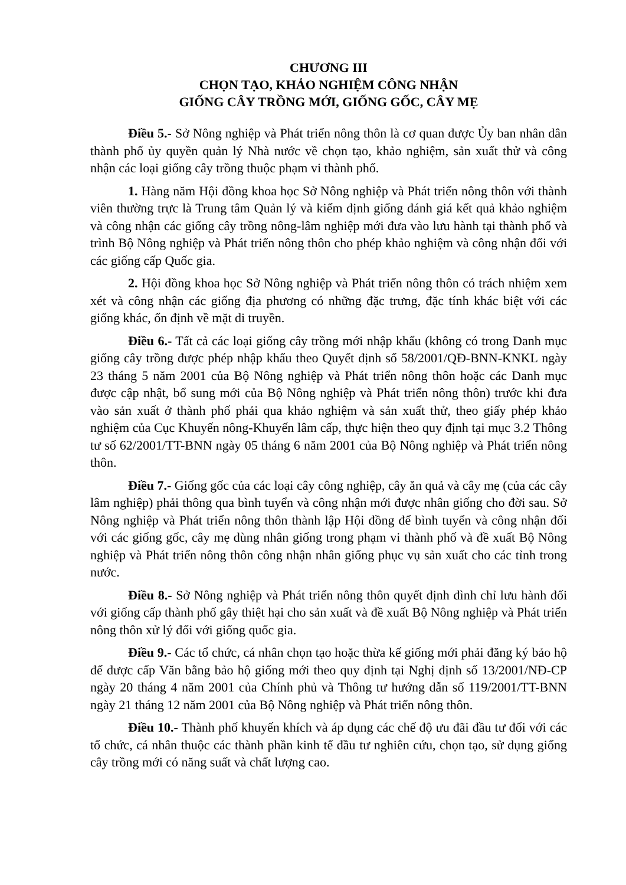CHƯƠNG III
CHỌN TẠO, KHẢO NGHIỆM CÔNG NHẬN
GIỐNG CÂY TRỒNG MỚI, GIỐNG GỐC, CÂY MẸ
Điều 5.- Sở Nông nghiệp và Phát triển nông thôn là cơ quan được Ủy ban nhân dân thành phố ủy quyền quản lý Nhà nước về chọn tạo, khảo nghiệm, sản xuất thử và công nhận các loại giống cây trồng thuộc phạm vi thành phố.
1. Hàng năm Hội đồng khoa học Sở Nông nghiệp và Phát triển nông thôn với thành viên thường trực là Trung tâm Quản lý và kiểm định giống đánh giá kết quả khảo nghiệm và công nhận các giống cây trồng nông-lâm nghiệp mới đưa vào lưu hành tại thành phố và trình Bộ Nông nghiệp và Phát triển nông thôn cho phép khảo nghiệm và công nhận đối với các giống cấp Quốc gia.
2. Hội đồng khoa học Sở Nông nghiệp và Phát triển nông thôn có trách nhiệm xem xét và công nhận các giống địa phương có những đặc trưng, đặc tính khác biệt với các giống khác, ổn định về mặt di truyền.
Điều 6.- Tất cả các loại giống cây trồng mới nhập khẩu (không có trong Danh mục giống cây trồng được phép nhập khẩu theo Quyết định số 58/2001/QĐ-BNN-KNKL ngày 23 tháng 5 năm 2001 của Bộ Nông nghiệp và Phát triển nông thôn hoặc các Danh mục được cập nhật, bổ sung mới của Bộ Nông nghiệp và Phát triển nông thôn) trước khi đưa vào sản xuất ở thành phố phải qua khảo nghiệm và sản xuất thử, theo giấy phép khảo nghiệm của Cục Khuyến nông-Khuyến lâm cấp, thực hiện theo quy định tại mục 3.2 Thông tư số 62/2001/TT-BNN ngày 05 tháng 6 năm 2001 của Bộ Nông nghiệp và Phát triển nông thôn.
Điều 7.- Giống gốc của các loại cây công nghiệp, cây ăn quả và cây mẹ (của các cây lâm nghiệp) phải thông qua bình tuyển và công nhận mới được nhân giống cho đời sau. Sở Nông nghiệp và Phát triển nông thôn thành lập Hội đồng để bình tuyển và công nhận đối với các giống gốc, cây mẹ dùng nhân giống trong phạm vi thành phố và đề xuất Bộ Nông nghiệp và Phát triển nông thôn công nhận nhân giống phục vụ sản xuất cho các tỉnh trong nước.
Điều 8.- Sở Nông nghiệp và Phát triển nông thôn quyết định đình chỉ lưu hành đối với giống cấp thành phố gây thiệt hại cho sản xuất và đề xuất Bộ Nông nghiệp và Phát triển nông thôn xử lý đối với giống quốc gia.
Điều 9.- Các tổ chức, cá nhân chọn tạo hoặc thừa kế giống mới phải đăng ký bảo hộ để được cấp Văn bằng bảo hộ giống mới theo quy định tại Nghị định số 13/2001/NĐ-CP ngày 20 tháng 4 năm 2001 của Chính phủ và Thông tư hướng dẫn số 119/2001/TT-BNN ngày 21 tháng 12 năm 2001 của Bộ Nông nghiệp và Phát triển nông thôn.
Điều 10.- Thành phố khuyến khích và áp dụng các chế độ ưu đãi đầu tư đối với các tổ chức, cá nhân thuộc các thành phần kinh tế đầu tư nghiên cứu, chọn tạo, sử dụng giống cây trồng mới có năng suất và chất lượng cao.